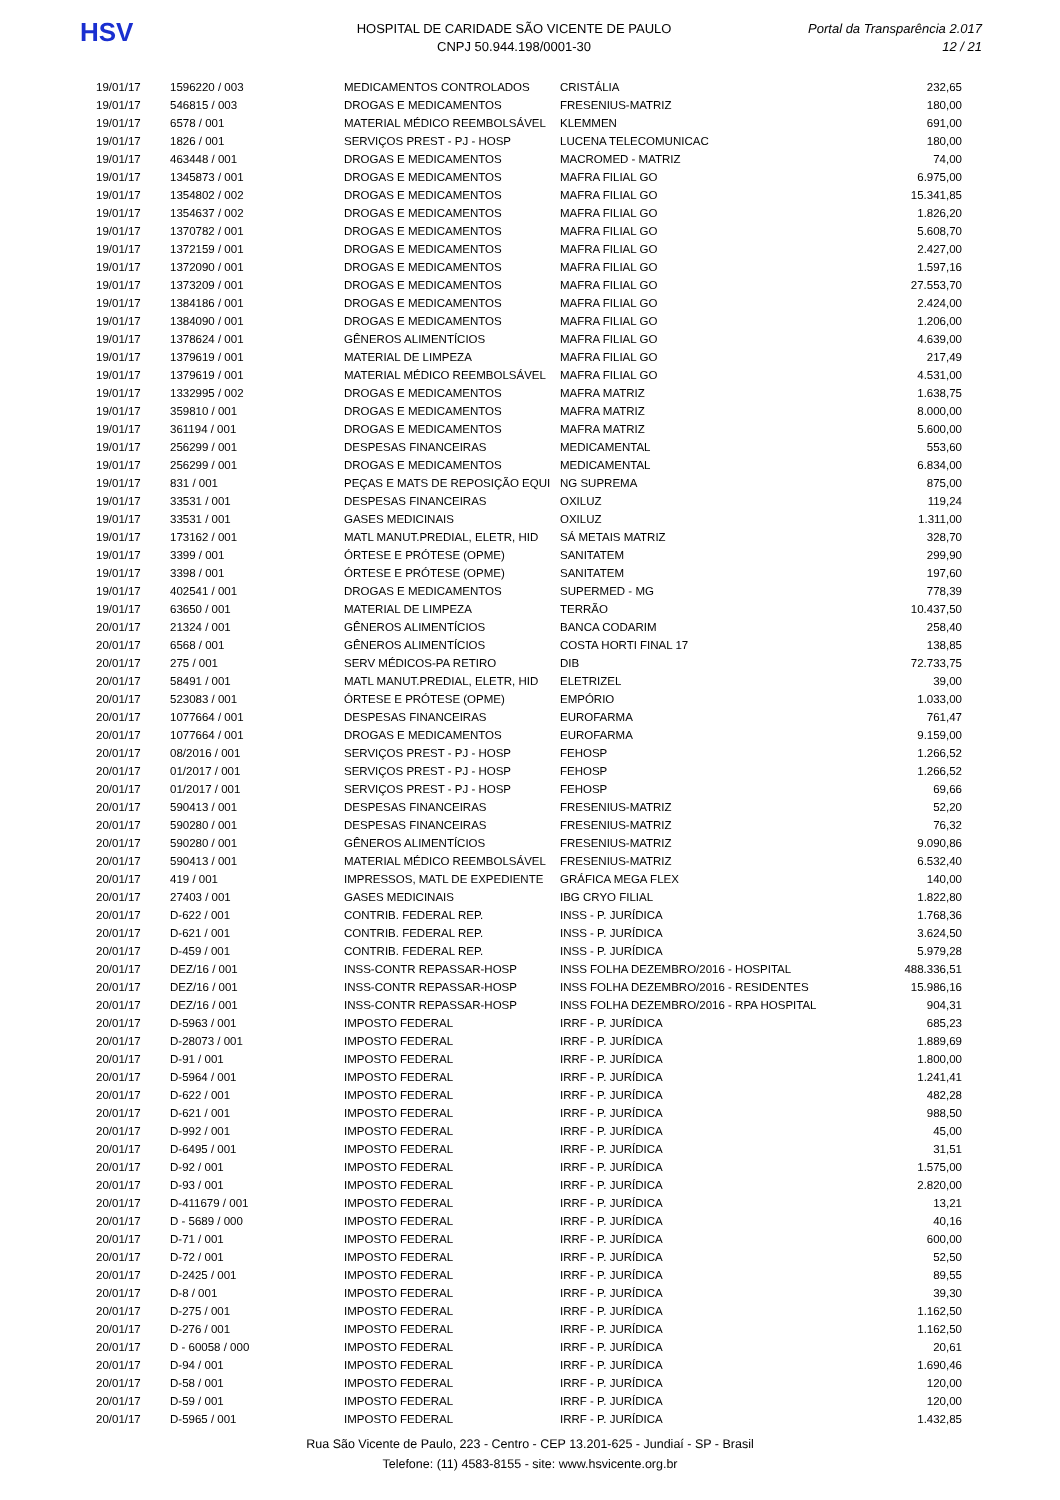HSV
HOSPITAL DE CARIDADE SÃO VICENTE DE PAULO
CNPJ 50.944.198/0001-30
Portal da Transparência 2.017
12 / 21
| 19/01/17 | 1596220 / 003 | MEDICAMENTOS CONTROLADOS | CRISTÁLIA | 232,65 |
| 19/01/17 | 546815 / 003 | DROGAS E MEDICAMENTOS | FRESENIUS-MATRIZ | 180,00 |
| 19/01/17 | 6578 / 001 | MATERIAL MÉDICO REEMBOLSÁVEL | KLEMMEN | 691,00 |
| 19/01/17 | 1826 / 001 | SERVIÇOS PREST - PJ - HOSP | LUCENA TELECOMUNICAC | 180,00 |
| 19/01/17 | 463448 / 001 | DROGAS E MEDICAMENTOS | MACROMED - MATRIZ | 74,00 |
| 19/01/17 | 1345873 / 001 | DROGAS E MEDICAMENTOS | MAFRA FILIAL GO | 6.975,00 |
| 19/01/17 | 1354802 / 002 | DROGAS E MEDICAMENTOS | MAFRA FILIAL GO | 15.341,85 |
| 19/01/17 | 1354637 / 002 | DROGAS E MEDICAMENTOS | MAFRA FILIAL GO | 1.826,20 |
| 19/01/17 | 1370782 / 001 | DROGAS E MEDICAMENTOS | MAFRA FILIAL GO | 5.608,70 |
| 19/01/17 | 1372159 / 001 | DROGAS E MEDICAMENTOS | MAFRA FILIAL GO | 2.427,00 |
| 19/01/17 | 1372090 / 001 | DROGAS E MEDICAMENTOS | MAFRA FILIAL GO | 1.597,16 |
| 19/01/17 | 1373209 / 001 | DROGAS E MEDICAMENTOS | MAFRA FILIAL GO | 27.553,70 |
| 19/01/17 | 1384186 / 001 | DROGAS E MEDICAMENTOS | MAFRA FILIAL GO | 2.424,00 |
| 19/01/17 | 1384090 / 001 | DROGAS E MEDICAMENTOS | MAFRA FILIAL GO | 1.206,00 |
| 19/01/17 | 1378624 / 001 | GÊNEROS ALIMENTÍCIOS | MAFRA FILIAL GO | 4.639,00 |
| 19/01/17 | 1379619 / 001 | MATERIAL DE LIMPEZA | MAFRA FILIAL GO | 217,49 |
| 19/01/17 | 1379619 / 001 | MATERIAL MÉDICO REEMBOLSÁVEL | MAFRA FILIAL GO | 4.531,00 |
| 19/01/17 | 1332995 / 002 | DROGAS E MEDICAMENTOS | MAFRA MATRIZ | 1.638,75 |
| 19/01/17 | 359810 / 001 | DROGAS E MEDICAMENTOS | MAFRA MATRIZ | 8.000,00 |
| 19/01/17 | 361194 / 001 | DROGAS E MEDICAMENTOS | MAFRA MATRIZ | 5.600,00 |
| 19/01/17 | 256299 / 001 | DESPESAS FINANCEIRAS | MEDICAMENTAL | 553,60 |
| 19/01/17 | 256299 / 001 | DROGAS E MEDICAMENTOS | MEDICAMENTAL | 6.834,00 |
| 19/01/17 | 831 / 001 | PEÇAS E MATS DE REPOSIÇÃO EQUI | NG SUPREMA | 875,00 |
| 19/01/17 | 33531 / 001 | DESPESAS FINANCEIRAS | OXILUZ | 119,24 |
| 19/01/17 | 33531 / 001 | GASES MEDICINAIS | OXILUZ | 1.311,00 |
| 19/01/17 | 173162 / 001 | MATL MANUT.PREDIAL, ELETR, HID | SÁ METAIS MATRIZ | 328,70 |
| 19/01/17 | 3399 / 001 | ÓRTESE E PRÓTESE (OPME) | SANITATEM | 299,90 |
| 19/01/17 | 3398 / 001 | ÓRTESE E PRÓTESE (OPME) | SANITATEM | 197,60 |
| 19/01/17 | 402541 / 001 | DROGAS E MEDICAMENTOS | SUPERMED - MG | 778,39 |
| 19/01/17 | 63650 / 001 | MATERIAL DE LIMPEZA | TERRÃO | 10.437,50 |
| 20/01/17 | 21324 / 001 | GÊNEROS ALIMENTÍCIOS | BANCA CODARIM | 258,40 |
| 20/01/17 | 6568 / 001 | GÊNEROS ALIMENTÍCIOS | COSTA HORTI FINAL 17 | 138,85 |
| 20/01/17 | 275 / 001 | SERV MÉDICOS-PA RETIRO | DIB | 72.733,75 |
| 20/01/17 | 58491 / 001 | MATL MANUT.PREDIAL, ELETR, HID | ELETRIZEL | 39,00 |
| 20/01/17 | 523083 / 001 | ÓRTESE E PRÓTESE (OPME) | EMPÓRIO | 1.033,00 |
| 20/01/17 | 1077664 / 001 | DESPESAS FINANCEIRAS | EUROFARMA | 761,47 |
| 20/01/17 | 1077664 / 001 | DROGAS E MEDICAMENTOS | EUROFARMA | 9.159,00 |
| 20/01/17 | 08/2016 / 001 | SERVIÇOS PREST - PJ - HOSP | FEHOSP | 1.266,52 |
| 20/01/17 | 01/2017 / 001 | SERVIÇOS PREST - PJ - HOSP | FEHOSP | 1.266,52 |
| 20/01/17 | 01/2017 / 001 | SERVIÇOS PREST - PJ - HOSP | FEHOSP | 69,66 |
| 20/01/17 | 590413 / 001 | DESPESAS FINANCEIRAS | FRESENIUS-MATRIZ | 52,20 |
| 20/01/17 | 590280 / 001 | DESPESAS FINANCEIRAS | FRESENIUS-MATRIZ | 76,32 |
| 20/01/17 | 590280 / 001 | GÊNEROS ALIMENTÍCIOS | FRESENIUS-MATRIZ | 9.090,86 |
| 20/01/17 | 590413 / 001 | MATERIAL MÉDICO REEMBOLSÁVEL | FRESENIUS-MATRIZ | 6.532,40 |
| 20/01/17 | 419 / 001 | IMPRESSOS, MATL DE EXPEDIENTE | GRÁFICA MEGA FLEX | 140,00 |
| 20/01/17 | 27403 / 001 | GASES MEDICINAIS | IBG CRYO FILIAL | 1.822,80 |
| 20/01/17 | D-622 / 001 | CONTRIB. FEDERAL REP. | INSS - P. JURÍDICA | 1.768,36 |
| 20/01/17 | D-621 / 001 | CONTRIB. FEDERAL REP. | INSS - P. JURÍDICA | 3.624,50 |
| 20/01/17 | D-459 / 001 | CONTRIB. FEDERAL REP. | INSS - P. JURÍDICA | 5.979,28 |
| 20/01/17 | DEZ/16 / 001 | INSS-CONTR REPASSAR-HOSP | INSS FOLHA DEZEMBRO/2016 - HOSPITAL | 488.336,51 |
| 20/01/17 | DEZ/16 / 001 | INSS-CONTR REPASSAR-HOSP | INSS FOLHA DEZEMBRO/2016 - RESIDENTES | 15.986,16 |
| 20/01/17 | DEZ/16 / 001 | INSS-CONTR REPASSAR-HOSP | INSS FOLHA DEZEMBRO/2016 - RPA HOSPITAL | 904,31 |
| 20/01/17 | D-5963 / 001 | IMPOSTO FEDERAL | IRRF - P. JURÍDICA | 685,23 |
| 20/01/17 | D-28073 / 001 | IMPOSTO FEDERAL | IRRF - P. JURÍDICA | 1.889,69 |
| 20/01/17 | D-91 / 001 | IMPOSTO FEDERAL | IRRF - P. JURÍDICA | 1.800,00 |
| 20/01/17 | D-5964 / 001 | IMPOSTO FEDERAL | IRRF - P. JURÍDICA | 1.241,41 |
| 20/01/17 | D-622 / 001 | IMPOSTO FEDERAL | IRRF - P. JURÍDICA | 482,28 |
| 20/01/17 | D-621 / 001 | IMPOSTO FEDERAL | IRRF - P. JURÍDICA | 988,50 |
| 20/01/17 | D-992 / 001 | IMPOSTO FEDERAL | IRRF - P. JURÍDICA | 45,00 |
| 20/01/17 | D-6495 / 001 | IMPOSTO FEDERAL | IRRF - P. JURÍDICA | 31,51 |
| 20/01/17 | D-92 / 001 | IMPOSTO FEDERAL | IRRF - P. JURÍDICA | 1.575,00 |
| 20/01/17 | D-93 / 001 | IMPOSTO FEDERAL | IRRF - P. JURÍDICA | 2.820,00 |
| 20/01/17 | D-411679 / 001 | IMPOSTO FEDERAL | IRRF - P. JURÍDICA | 13,21 |
| 20/01/17 | D - 5689 / 000 | IMPOSTO FEDERAL | IRRF - P. JURÍDICA | 40,16 |
| 20/01/17 | D-71 / 001 | IMPOSTO FEDERAL | IRRF - P. JURÍDICA | 600,00 |
| 20/01/17 | D-72 / 001 | IMPOSTO FEDERAL | IRRF - P. JURÍDICA | 52,50 |
| 20/01/17 | D-2425 / 001 | IMPOSTO FEDERAL | IRRF - P. JURÍDICA | 89,55 |
| 20/01/17 | D-8 / 001 | IMPOSTO FEDERAL | IRRF - P. JURÍDICA | 39,30 |
| 20/01/17 | D-275 / 001 | IMPOSTO FEDERAL | IRRF - P. JURÍDICA | 1.162,50 |
| 20/01/17 | D-276 / 001 | IMPOSTO FEDERAL | IRRF - P. JURÍDICA | 1.162,50 |
| 20/01/17 | D - 60058 / 000 | IMPOSTO FEDERAL | IRRF - P. JURÍDICA | 20,61 |
| 20/01/17 | D-94 / 001 | IMPOSTO FEDERAL | IRRF - P. JURÍDICA | 1.690,46 |
| 20/01/17 | D-58 / 001 | IMPOSTO FEDERAL | IRRF - P. JURÍDICA | 120,00 |
| 20/01/17 | D-59 / 001 | IMPOSTO FEDERAL | IRRF - P. JURÍDICA | 120,00 |
| 20/01/17 | D-5965 / 001 | IMPOSTO FEDERAL | IRRF - P. JURÍDICA | 1.432,85 |
Rua São Vicente de Paulo, 223 - Centro - CEP 13.201-625 - Jundiaí - SP - Brasil
Telefone: (11) 4583-8155 - site: www.hsvicente.org.br